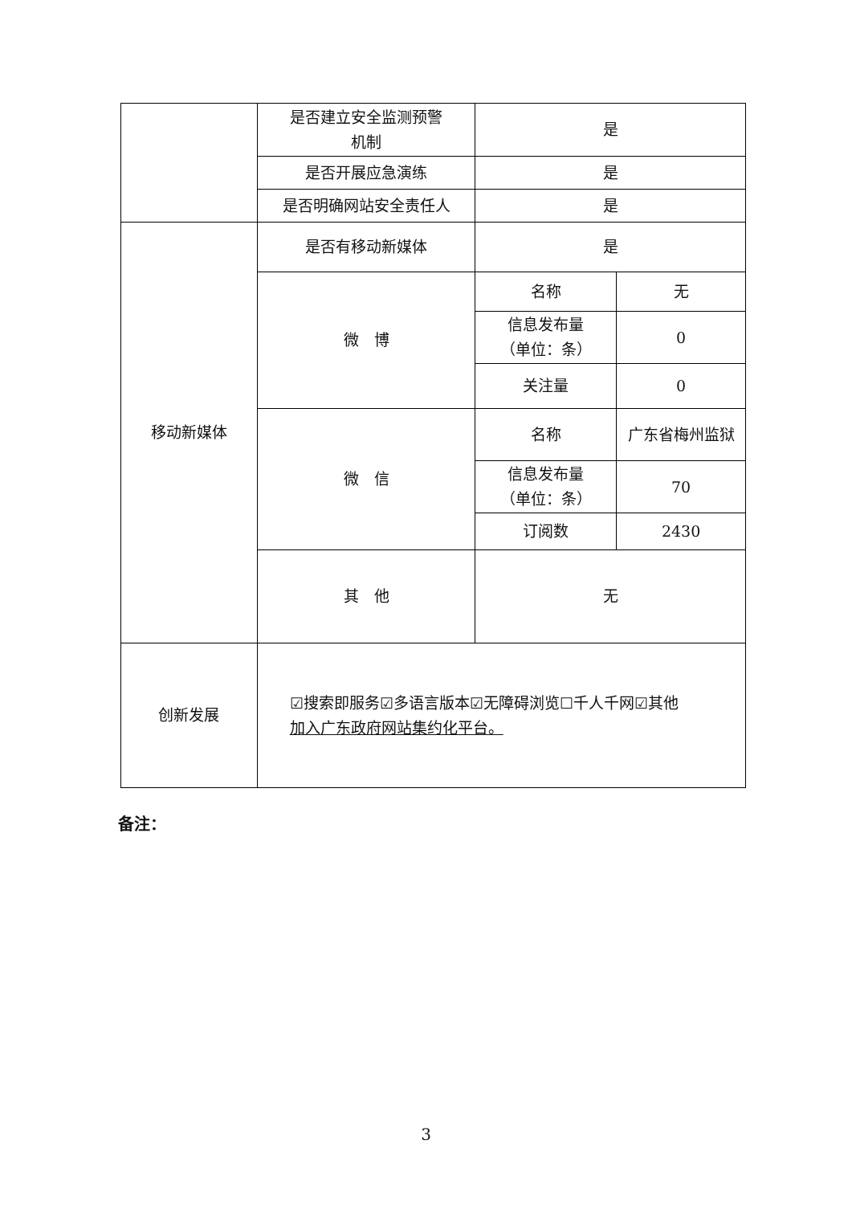| | 是否建立安全监测预警 机制 | 是 | |
| | 是否开展应急演练 | 是 | |
| | 是否明确网站安全责任人 | 是 | |
| 移动新媒体 | 是否有移动新媒体 | 是 | |
| | 微 博 | 名称 | 无 |
| | | 信息发布量 （单位：条） | 0 |
| | | 关注量 | 0 |
| | 微 信 | 名称 | 广东省梅州监狱 |
| | | 信息发布量 （单位：条） | 70 |
| | | 订阅数 | 2430 |
| | 其 他 | 无 | |
| 创新发展 | ☑搜索即服务☑多语言版本☑无障碍浏览☐千人千网☑其他 加入广东政府网站集约化平台。 | | |
备注：
3